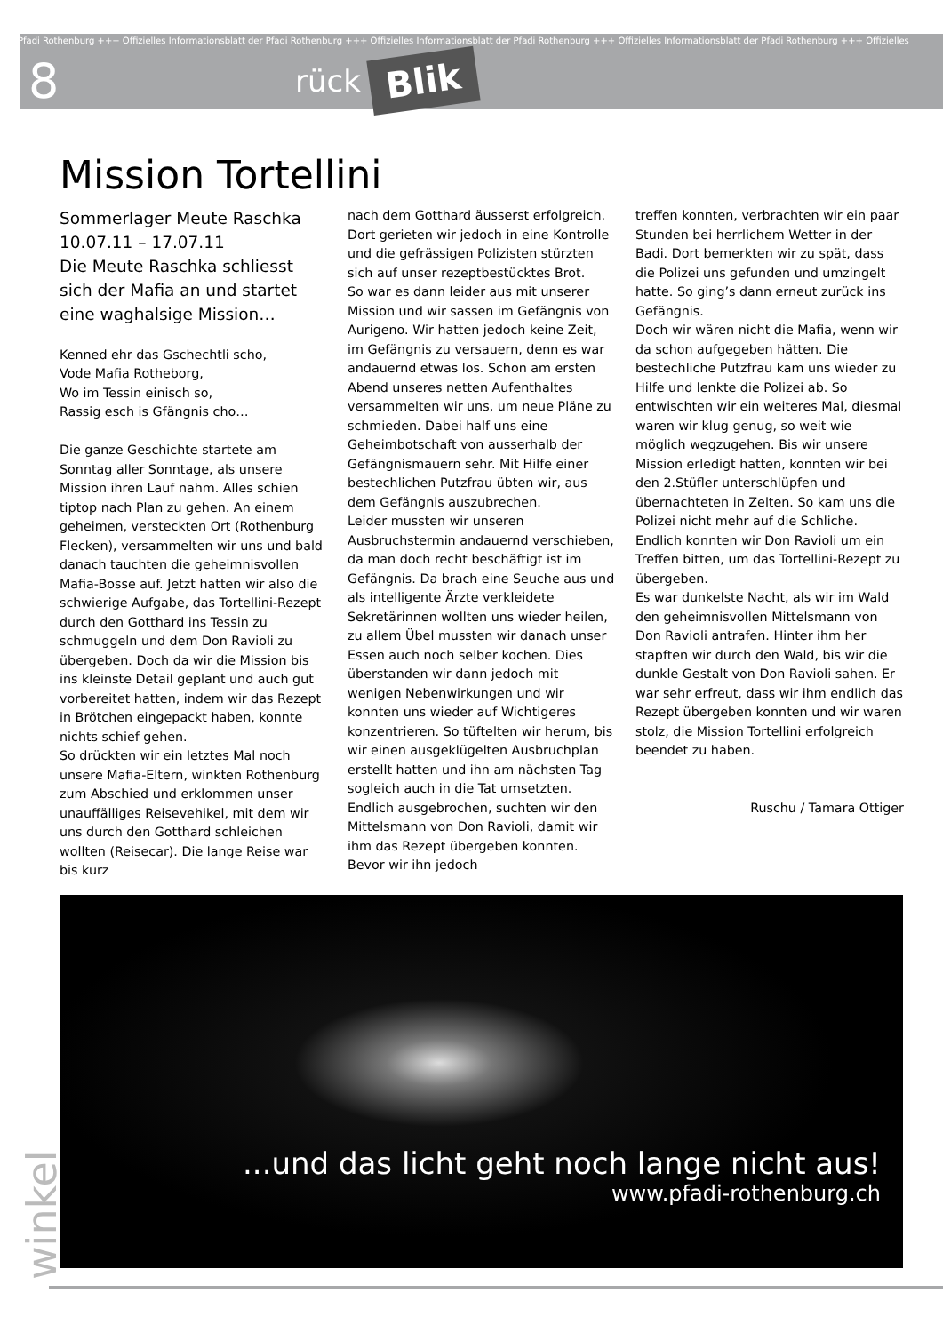Pfadi Rothenburg +++ Offizielles Informationsblatt der Pfadi Rothenburg +++ Offizielles Informationsblatt der Pfadi Rothenburg +++ Offizielles Informationsblatt der Pfadi Rothenburg +++ Offizielles
8 rück Blik
Mission Tortellini
Sommerlager Meute Raschka 10.07.11 – 17.07.11
Die Meute Raschka schliesst sich der Mafia an und startet eine waghalsige Mission…
Kenned ehr das Gschechtli scho,
Vode Mafia Rotheborg,
Wo im Tessin einisch so,
Rassig esch is Gfängnis cho…
Die ganze Geschichte startete am Sonntag aller Sonntage, als unsere Mission ihren Lauf nahm. Alles schien tiptop nach Plan zu gehen. An einem geheimen, versteckten Ort (Rothenburg Flecken), versammelten wir uns und bald danach tauchten die geheimnisvollen Mafia-Bosse auf. Jetzt hatten wir also die schwierige Aufgabe, das Tortellini-Rezept durch den Gotthard ins Tessin zu schmuggeln und dem Don Ravioli zu übergeben. Doch da wir die Mission bis ins kleinste Detail geplant und auch gut vorbereitet hatten, indem wir das Rezept in Brötchen eingepackt haben, konnte nichts schief gehen.
So drückten wir ein letztes Mal noch unsere Mafia-Eltern, winkten Rothenburg zum Abschied und erklommen unser unauffälliges Reisevehikel, mit dem wir uns durch den Gotthard schleichen wollten (Reisecar). Die lange Reise war bis kurz
nach dem Gotthard äusserst erfolgreich. Dort gerieten wir jedoch in eine Kontrolle und die gefrässigen Polizisten stürzten sich auf unser rezeptbestücktes Brot.
So war es dann leider aus mit unserer Mission und wir sassen im Gefängnis von Aurigeno. Wir hatten jedoch keine Zeit, im Gefängnis zu versauern, denn es war andauernd etwas los. Schon am ersten Abend unseres netten Aufenthaltes versammelten wir uns, um neue Pläne zu schmieden. Dabei half uns eine Geheimbotschaft von ausserhalb der Gefängnismauern sehr. Mit Hilfe einer bestechlichen Putzfrau übten wir, aus dem Gefängnis auszubrechen.
Leider mussten wir unseren Ausbruchstermin andauernd verschieben, da man doch recht beschäftigt ist im Gefängnis. Da brach eine Seuche aus und als intelligente Ärzte verkleidete Sekretärinnen wollten uns wieder heilen, zu allem Übel mussten wir danach unser Essen auch noch selber kochen. Dies überstanden wir dann jedoch mit wenigen Nebenwirkungen und wir konnten uns wieder auf Wichtigeres konzentrieren. So tüftelten wir herum, bis wir einen ausgeklügelten Ausbruchplan erstellt hatten und ihn am nächsten Tag sogleich auch in die Tat umsetzten. Endlich ausgebrochen, suchten wir den Mittelsmann von Don Ravioli, damit wir ihm das Rezept übergeben konnten. Bevor wir ihn jedoch
treffen konnten, verbrachten wir ein paar Stunden bei herrlichem Wetter in der Badi. Dort bemerkten wir zu spät, dass die Polizei uns gefunden und umzingelt hatte. So ging’s dann erneut zurück ins Gefängnis.
Doch wir wären nicht die Mafia, wenn wir da schon aufgegeben hätten. Die bestechliche Putzfrau kam uns wieder zu Hilfe und lenkte die Polizei ab. So entwischten wir ein weiteres Mal, diesmal waren wir klug genug, so weit wie möglich wegzugehen. Bis wir unsere Mission erledigt hatten, konnten wir bei den 2.Stüfler unterschlüpfen und übernachteten in Zelten. So kam uns die Polizei nicht mehr auf die Schliche. Endlich konnten wir Don Ravioli um ein Treffen bitten, um das Tortellini-Rezept zu übergeben.
Es war dunkelste Nacht, als wir im Wald den geheimnisvollen Mittelsmann von Don Ravioli antrafen. Hinter ihm her stapften wir durch den Wald, bis wir die dunkle Gestalt von Don Ravioli sahen. Er war sehr erfreut, dass wir ihm endlich das Rezept übergeben konnten und wir waren stolz, die Mission Tortellini erfolgreich beendet zu haben.
Ruschu / Tamara Ottiger
...und das licht geht noch lange nicht aus!
www.pfadi-rothenburg.ch
winkel